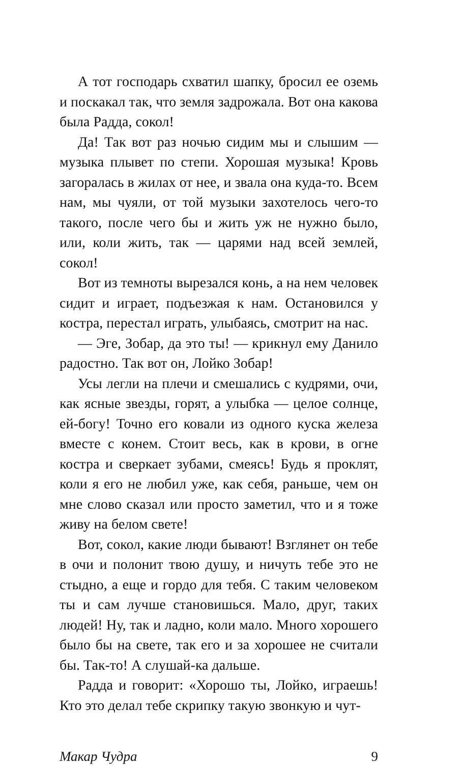А тот господарь схватил шапку, бросил ее оземь и поскакал так, что земля задрожала. Вот она какова была Радда, сокол!
Да! Так вот раз ночью сидим мы и слышим — музыка плывет по степи. Хорошая музыка! Кровь загоралась в жилах от нее, и звала она куда-то. Всем нам, мы чуяли, от той музыки захотелось чего-то такого, после чего бы и жить уж не нужно было, или, коли жить, так — царями над всей землей, сокол!
Вот из темноты вырезался конь, а на нем человек сидит и играет, подъезжая к нам. Остановился у костра, перестал играть, улыбаясь, смотрит на нас.
— Эге, Зобар, да это ты! — крикнул ему Данило радостно. Так вот он, Лойко Зобар!
Усы легли на плечи и смешались с кудрями, очи, как ясные звезды, горят, а улыбка — целое солнце, ей-богу! Точно его ковали из одного куска железа вместе с конем. Стоит весь, как в крови, в огне костра и сверкает зубами, смеясь! Будь я проклят, коли я его не любил уже, как себя, раньше, чем он мне слово сказал или просто заметил, что и я тоже живу на белом свете!
Вот, сокол, какие люди бывают! Взглянет он тебе в очи и полонит твою душу, и ничуть тебе это не стыдно, а еще и гордо для тебя. С таким человеком ты и сам лучше становишься. Мало, друг, таких людей! Ну, так и ладно, коли мало. Много хорошего было бы на свете, так его и за хорошее не считали бы. Так-то! А слушай-ка дальше.
Радда и говорит: «Хорошо ты, Лойко, играешь! Кто это делал тебе скрипку такую звонкую и чут-
Макар Чудра 9